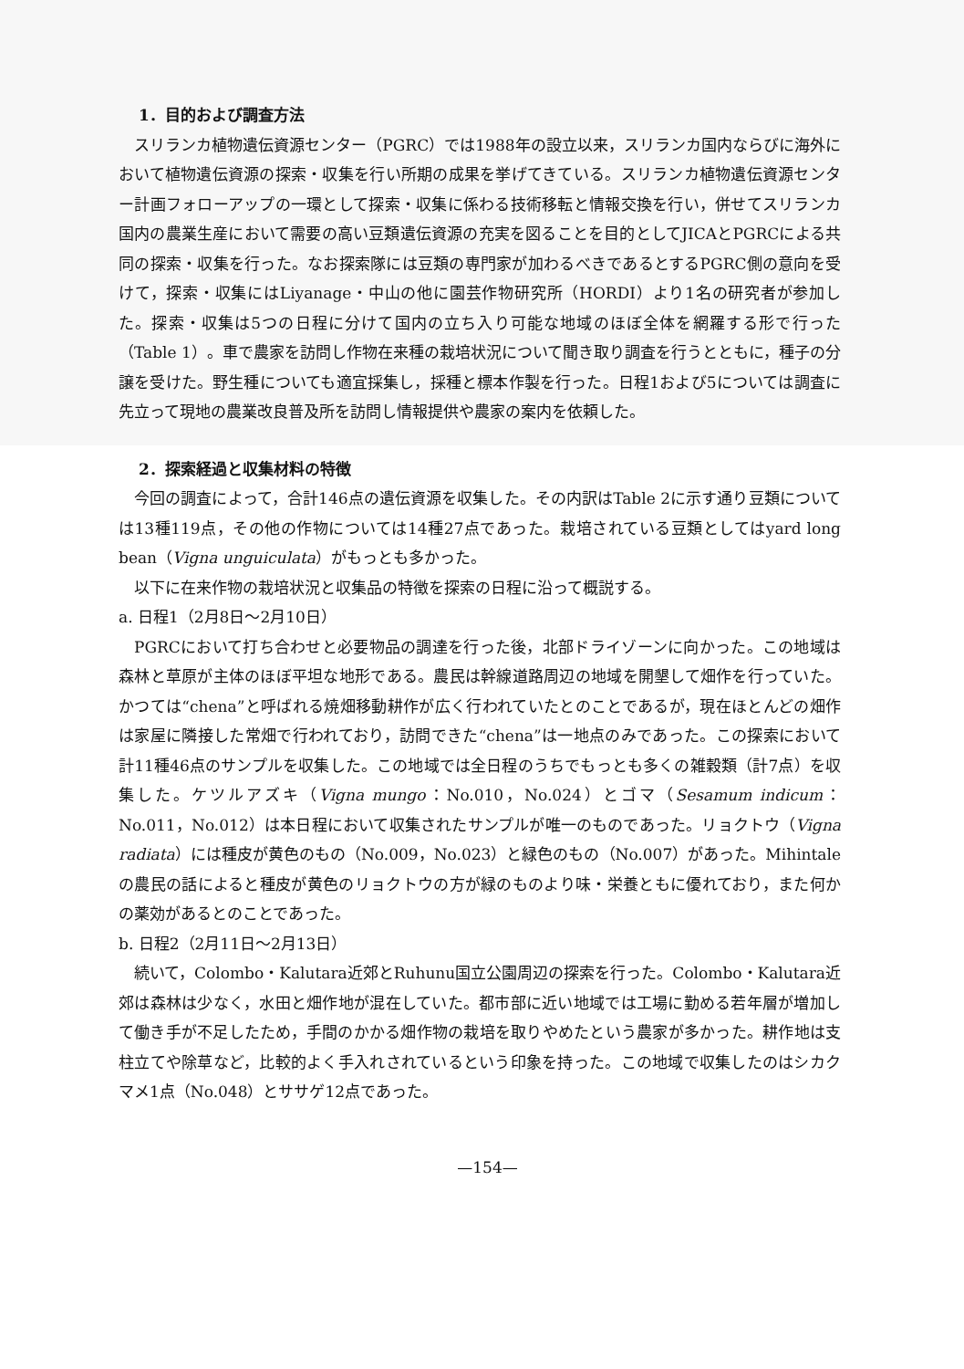1．目的および調査方法
スリランカ植物遺伝資源センター（PGRC）では1988年の設立以来，スリランカ国内ならびに海外において植物遺伝資源の探索・収集を行い所期の成果を挙げてきている。スリランカ植物遺伝資源センター計画フォローアップの一環として探索・収集に係わる技術移転と情報交換を行い，併せてスリランカ国内の農業生産において需要の高い豆類遺伝資源の充実を図ることを目的としてJICAとPGRCによる共同の探索・収集を行った。なお探索隊には豆類の専門家が加わるべきであるとするPGRC側の意向を受けて，探索・収集にはLiyanage・中山の他に園芸作物研究所（HORDI）より1名の研究者が参加した。探索・収集は5つの日程に分けて国内の立ち入り可能な地域のほぼ全体を網羅する形で行った（Table 1）。車で農家を訪問し作物在来種の栽培状況について聞き取り調査を行うとともに，種子の分譲を受けた。野生種についても適宜採集し，採種と標本作製を行った。日程1および5については調査に先立って現地の農業改良普及所を訪問し情報提供や農家の案内を依頼した。
2．探索経過と収集材料の特徴
今回の調査によって，合計146点の遺伝資源を収集した。その内訳はTable 2に示す通り豆類については13種119点，その他の作物については14種27点であった。栽培されている豆類としてはyard long bean（Vigna unguiculata）がもっとも多かった。
以下に在来作物の栽培状況と収集品の特徴を探索の日程に沿って概説する。
a. 日程1（2月8日～2月10日）
PGRCにおいて打ち合わせと必要物品の調達を行った後，北部ドライゾーンに向かった。この地域は森林と草原が主体のほぼ平坦な地形である。農民は幹線道路周辺の地域を開墾して畑作を行っていた。かつては“chena”と呼ばれる焼畑移動耕作が広く行われていたとのことであるが，現在ほとんどの畑作は家屋に隣接した常畑で行われており，訪問できた“chena”は一地点のみであった。この探索において計11種46点のサンプルを収集した。この地域では全日程のうちでもっとも多くの雑穀類（計7点）を収集した。ケツルアズキ（Vigna mungo：No.010，No.024）とゴマ（Sesamum indicum：No.011，No.012）は本日程において収集されたサンプルが唯一のものであった。リョクトウ（Vigna radiata）には種皮が黄色のもの（No.009，No.023）と緑色のもの（No.007）があった。Mihintaleの農民の話によると種皮が黄色のリョクトウの方が緑のものより味・栄養ともに優れており，また何かの薬効があるとのことであった。
b. 日程2（2月11日～2月13日）
続いて，Colombo・Kalutara近郊とRuhunu国立公園周辺の探索を行った。Colombo・Kalutara近郊は森林は少なく，水田と畑作地が混在していた。都市部に近い地域では工場に勤める若年層が増加して働き手が不足したため，手間のかかる畑作物の栽培を取りやめたという農家が多かった。耕作地は支柱立てや除草など，比較的よく手入れされているという印象を持った。この地域で収集したのはシカクマメ1点（No.048）とササゲ12点であった。
—154—